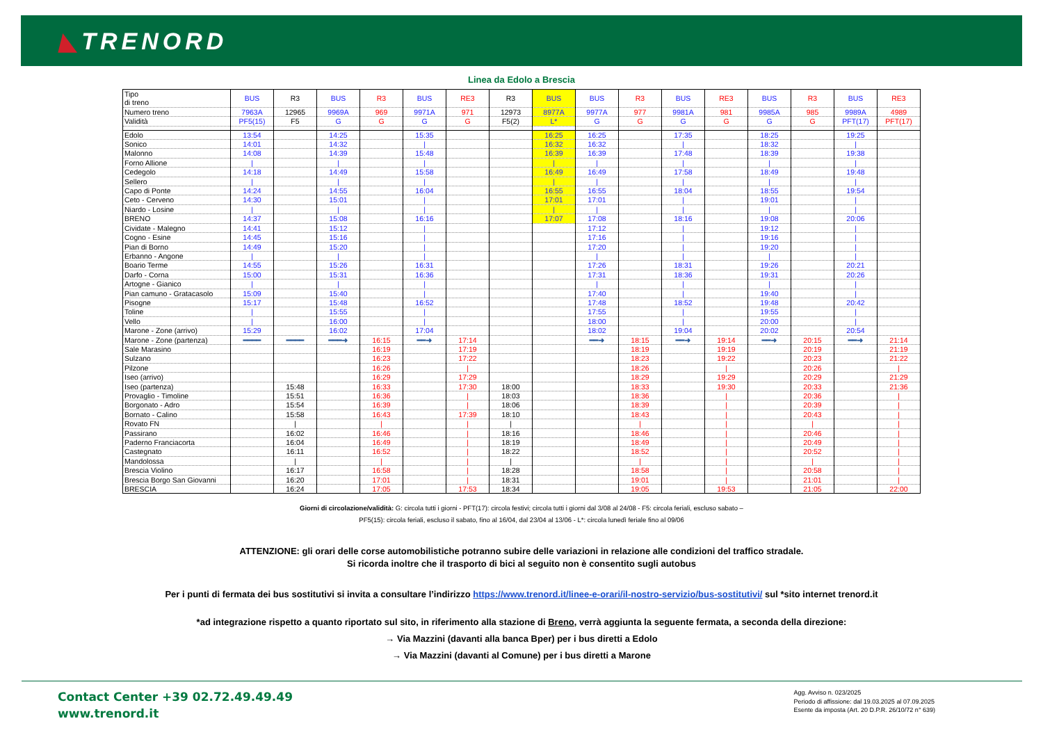◣TRENORD
Linea da Edolo a Brescia
| Tipo di treno | BUS | R3 | BUS | R3 | BUS | RE3 | R3 | BUS | BUS | R3 | BUS | RE3 | BUS | R3 | BUS | RE3 |
| Numero treno | 7963A | 12965 | 9969A | 969 | 9971A | 971 | 12973 | 8977A | 9977A | 977 | 9981A | 981 | 9985A | 985 | 9989A | 4989 |
| Validità | PF5(15) | F5 | G | G | G | G | F5(2) | L* | G | G | G | G | G | G | PFT(17) | PFT(17) |
| Edolo | 13:54 | | 14:25 | | 15:35 | | | 16:25 | 16:25 | | 17:35 | | 18:25 | | 19:25 | |
| Sonico | 14:01 | | 14:32 | | / | | | 16:32 | 16:32 | | / | | 18:32 | | / | |
| Malonno | 14:08 | | 14:39 | | 15:48 | | | 16:39 | 16:39 | | 17:48 | | 18:39 | | 19:38 | |
| Forno Allione | / | | / | | / | | | / | / | | / | | / | | / | |
| Cedegolo | 14:18 | | 14:49 | | 15:58 | | | 16:49 | 16:49 | | 17:58 | | 18:49 | | 19:48 | |
| Sellero | / | | / | | / | | | / | / | | / | | / | | / | |
| Capo di Ponte | 14:24 | | 14:55 | | 16:04 | | | 16:55 | 16:55 | | 18:04 | | 18:55 | | 19:54 | |
| Ceto - Cerveno | 14:30 | | 15:01 | | / | | | 17:01 | 17:01 | | / | | 19:01 | | / | |
| Niardo - Losine | / | | / | | / | | | / | / | | / | | / | | / | |
| BRENO | 14:37 | | 15:08 | | 16:16 | | | 17:07 | 17:08 | | 18:16 | | 19:08 | | 20:06 | |
| Cividate - Malegno | 14:41 | | 15:12 | | / | | | | 17:12 | | / | | 19:12 | | / | |
| Cogno - Esine | 14:45 | | 15:16 | | / | | | | 17:16 | | / | | 19:16 | | / | |
| Pian di Borno | 14:49 | | 15:20 | | / | | | | 17:20 | | / | | 19:20 | | / | |
| Erbanno - Angone | / | | / | | / | | | | / | | / | | / | | / | |
| Boario Terme | 14:55 | | 15:26 | | 16:31 | | | | 17:26 | | 18:31 | | 19:26 | | 20:21 | |
| Darfo - Corna | 15:00 | | 15:31 | | 16:36 | | | | 17:31 | | 18:36 | | 19:31 | | 20:26 | |
| Artogne - Gianico | / | | / | | / | | | | / | | / | | / | | / | |
| Pian camuno - Gratacasolo | 15:09 | | 15:40 | | / | | | | 17:40 | | / | | 19:40 | | / | |
| Pisogne | 15:17 | | 15:48 | | 16:52 | | | | 17:48 | | 18:52 | | 19:48 | | 20:42 | |
| Toline | / | | 15:55 | | / | | | | 17:55 | | / | | 19:55 | | / | |
| Vello | / | | 16:00 | | / | | | | 18:00 | | / | | 20:00 | | / | |
| Marone - Zone (arrivo) | 15:29 | | 16:02 | | 17:04 | | | | 18:02 | | 19:04 | | 20:02 | | 20:54 | |
| Marone - Zone (partenza) | ━━━━ | ━━━━ | ━━━➜ | 16:15 | ━━➜ | 17:14 | | | ━━➜ | 18:15 | ━━➜ | 19:14 | ━━➜ | 20:15 | ━━➜ | 21:14 |
| Sale Marasino | | | | 16:19 | | 17:19 | | | | 18:19 | | 19:19 | | 20:19 | | 21:19 |
| Sulzano | | | | 16:23 | | 17:22 | | | | 18:23 | | 19:22 | | 20:23 | | 21:22 |
| Pilzone | | | | 16:26 | | / | | | | 18:26 | | / | | 20:26 | | / |
| Iseo (arrivo) | | | | 16:29 | | 17:29 | | | | 18:29 | | 19:29 | | 20:29 | | 21:29 |
| Iseo (partenza) | | 15:48 | | 16:33 | | 17:30 | 18:00 | | | 18:33 | | 19:30 | | 20:33 | | 21:36 |
| Provaglio - Timoline | | 15:51 | | 16:36 | | / | 18:03 | | | 18:36 | | / | | 20:36 | | / |
| Borgonato - Adro | | 15:54 | | 16:39 | | / | 18:06 | | | 18:39 | | / | | 20:39 | | / |
| Bornato - Calino | | 15:58 | | 16:43 | | 17:39 | 18:10 | | | 18:43 | | / | | 20:43 | | / |
| Rovato FN | | / | | / | | / | / | | | / | | / | | / | | / |
| Passirano | | 16:02 | | 16:46 | | / | 18:16 | | | 18:46 | | / | | 20:46 | | / |
| Paderno Franciacorta | | 16:04 | | 16:49 | | / | 18:19 | | | 18:49 | | / | | 20:49 | | / |
| Castegnato | | 16:11 | | 16:52 | | / | 18:22 | | | 18:52 | | / | | 20:52 | | / |
| Mandolossa | | / | | / | | / | / | | | / | | / | | / | | / |
| Brescia Violino | | 16:17 | | 16:58 | | / | 18:28 | | | 18:58 | | / | | 20:58 | | / |
| Brescia Borgo San Giovanni | | 16:20 | | 17:01 | | / | 18:31 | | | 19:01 | | / | | 21:01 | | / |
| BRESCIA | | 16:24 | | 17:05 | | 17:53 | 18:34 | | | 19:05 | | 19:53 | | 21:05 | | 22:00 |
Giorni di circolazione/validità: G: circola tutti i giorni - PFT(17): circola festivi; circola tutti i giorni dal 3/08 al 24/08 - F5: circola feriali, escluso sabato –
PF5(15): circola feriali, escluso il sabato, fino al 16/04, dal 23/04 al 13/06 - L*: circola lunedì feriale fino al 09/06
ATTENZIONE: gli orari delle corse automobilistiche potranno subire delle variazioni in relazione alle condizioni del traffico stradale.
Si ricorda inoltre che il trasporto di bici al seguito non è consentito sugli autobus
Per i punti di fermata dei bus sostitutivi si invita a consultare l’indirizzo https://www.trenord.it/linee-e-orari/il-nostro-servizio/bus-sostitutivi/ sul *sito internet trenord.it
*ad integrazione rispetto a quanto riportato sul sito, in riferimento alla stazione di Breno, verrà aggiunta la seguente fermata, a seconda della direzione:
→ Via Mazzini (davanti alla banca Bper) per i bus diretti a Edolo
→ Via Mazzini (davanti al Comune) per i bus diretti a Marone
Contact Center +39 02.72.49.49.49
www.trenord.it
Agg. Avviso n. 023/2025
Periodo di affissione: dal 19.03.2025 al 07.09.2025
Esente da imposta (Art. 20 D.P.R. 26/10/72 n° 639)